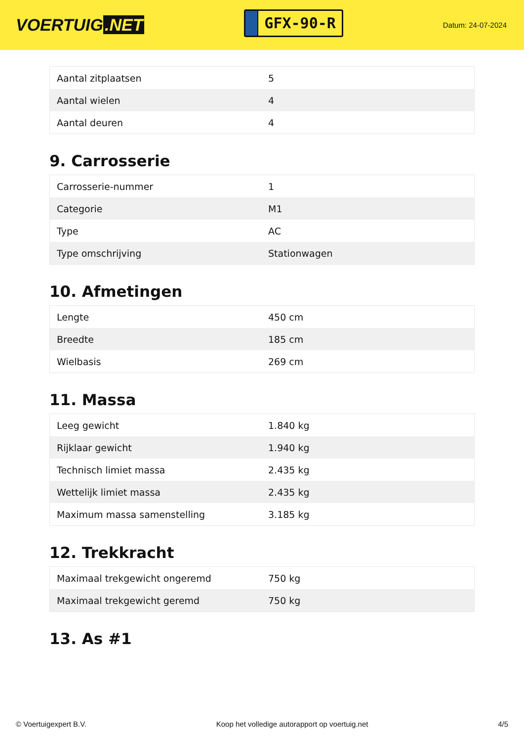VOERTUIG.NET
GFX-90-R
Datum: 24-07-2024
| Aantal zitplaatsen | 5 |
| Aantal wielen | 4 |
| Aantal deuren | 4 |
9. Carrosserie
| Carrosserie-nummer | 1 |
| Categorie | M1 |
| Type | AC |
| Type omschrijving | Stationwagen |
10. Afmetingen
| Lengte | 450 cm |
| Breedte | 185 cm |
| Wielbasis | 269 cm |
11. Massa
| Leeg gewicht | 1.840 kg |
| Rijklaar gewicht | 1.940 kg |
| Technisch limiet massa | 2.435 kg |
| Wettelijk limiet massa | 2.435 kg |
| Maximum massa samenstelling | 3.185 kg |
12. Trekkracht
| Maximaal trekgewicht ongeremd | 750 kg |
| Maximaal trekgewicht geremd | 750 kg |
13. As #1
© Voertuigexpert B.V. Koop het volledige autorapport op voertuig.net 4/5